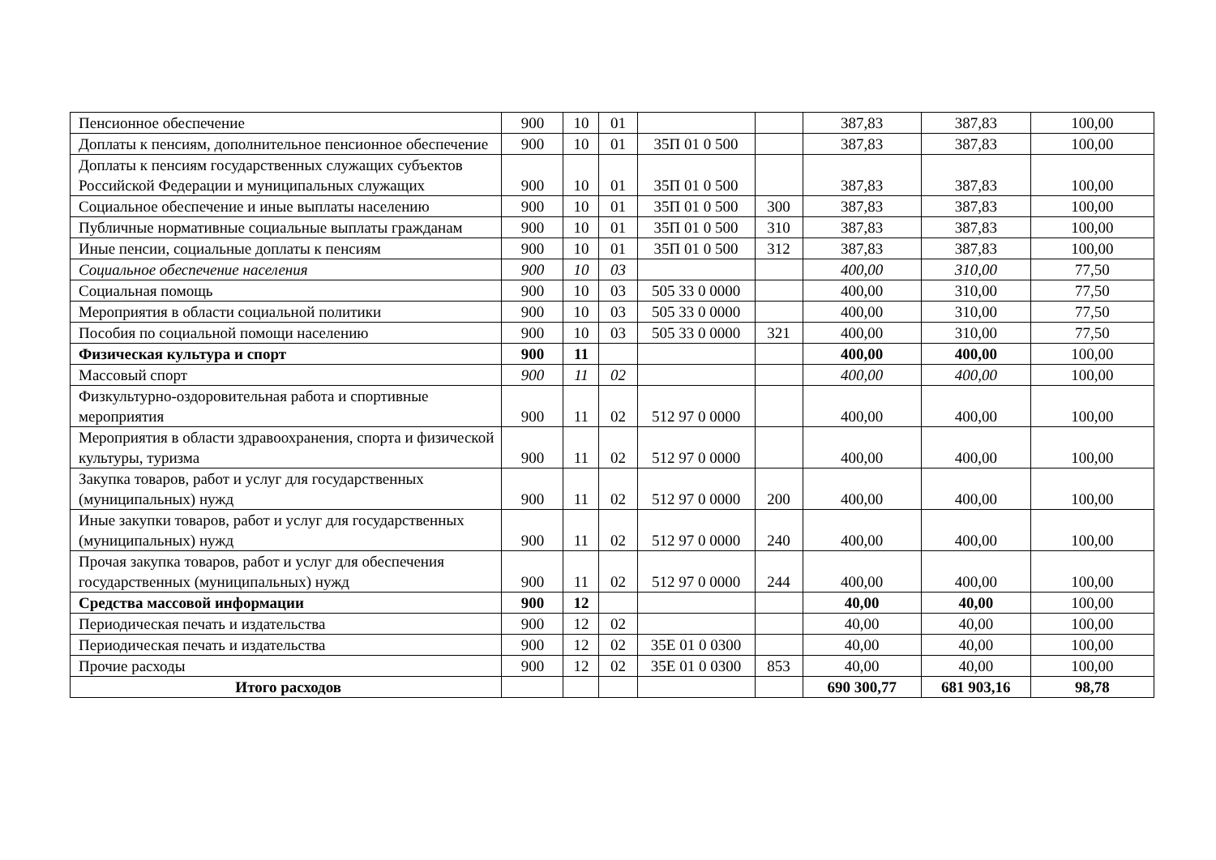| Пенсионное обеспечение | 900 | 10 | 01 | | | 387,83 | 387,83 | 100,00 |
| Доплаты к пенсиям, дополнительное пенсионное обеспечение | 900 | 10 | 01 | 35П 01 0 500 | | 387,83 | 387,83 | 100,00 |
| Доплаты к пенсиям государственных служащих субъектов Российской Федерации и муниципальных служащих | 900 | 10 | 01 | 35П 01 0 500 | | 387,83 | 387,83 | 100,00 |
| Социальное обеспечение и иные выплаты населению | 900 | 10 | 01 | 35П 01 0 500 | 300 | 387,83 | 387,83 | 100,00 |
| Публичные нормативные социальные выплаты гражданам | 900 | 10 | 01 | 35П 01 0 500 | 310 | 387,83 | 387,83 | 100,00 |
| Иные пенсии, социальные доплаты к пенсиям | 900 | 10 | 01 | 35П 01 0 500 | 312 | 387,83 | 387,83 | 100,00 |
| Социальное обеспечение населения | 900 | 10 | 03 | | | 400,00 | 310,00 | 77,50 |
| Социальная помощь | 900 | 10 | 03 | 505 33 0 0000 | | 400,00 | 310,00 | 77,50 |
| Мероприятия в области социальной политики | 900 | 10 | 03 | 505 33 0 0000 | | 400,00 | 310,00 | 77,50 |
| Пособия по социальной помощи населению | 900 | 10 | 03 | 505 33 0 0000 | 321 | 400,00 | 310,00 | 77,50 |
| Физическая культура и спорт | 900 | 11 | | | | 400,00 | 400,00 | 100,00 |
| Массовый спорт | 900 | 11 | 02 | | | 400,00 | 400,00 | 100,00 |
| Физкультурно-оздоровительная работа и спортивные мероприятия | 900 | 11 | 02 | 512 97 0 0000 | | 400,00 | 400,00 | 100,00 |
| Мероприятия в области здравоохранения, спорта и физической культуры, туризма | 900 | 11 | 02 | 512 97 0 0000 | | 400,00 | 400,00 | 100,00 |
| Закупка товаров, работ и услуг для государственных (муниципальных) нужд | 900 | 11 | 02 | 512 97 0 0000 | 200 | 400,00 | 400,00 | 100,00 |
| Иные закупки товаров, работ и услуг для государственных (муниципальных) нужд | 900 | 11 | 02 | 512 97 0 0000 | 240 | 400,00 | 400,00 | 100,00 |
| Прочая закупка товаров, работ и услуг для обеспечения государственных (муниципальных) нужд | 900 | 11 | 02 | 512 97 0 0000 | 244 | 400,00 | 400,00 | 100,00 |
| Средства массовой информации | 900 | 12 | | | | 40,00 | 40,00 | 100,00 |
| Периодическая печать и издательства | 900 | 12 | 02 | | | 40,00 | 40,00 | 100,00 |
| Периодическая печать и издательства | 900 | 12 | 02 | 35Е 01 0 0300 | | 40,00 | 40,00 | 100,00 |
| Прочие расходы | 900 | 12 | 02 | 35Е 01 0 0300 | 853 | 40,00 | 40,00 | 100,00 |
| Итого расходов | | | | | | 690 300,77 | 681 903,16 | 98,78 |